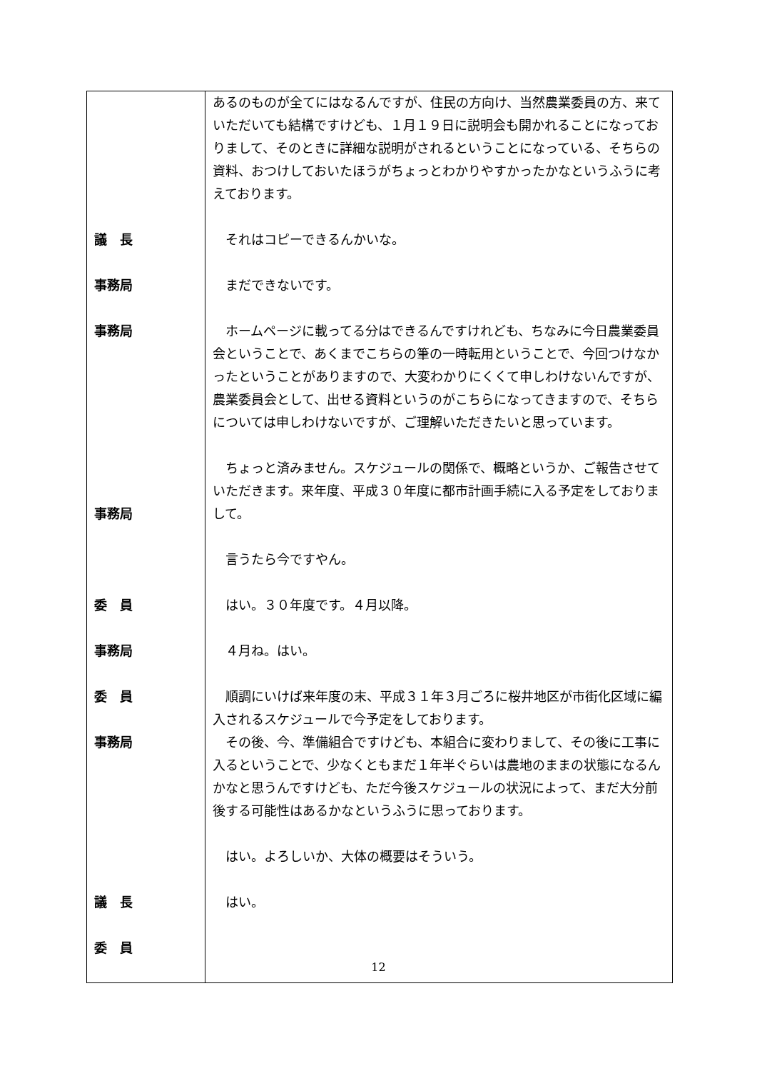| 議 長 事務局 事務局 事務局 委 員 事務局 委 員 事務局 議 長 委 員 | あるのものが全てにはなるんですが、住民の方向け、当然農業委員の方、来ていただいても結構ですけども、１月１９日に説明会も開かれることになっておりまして、そのときに詳細な説明がされるということになっている、そちらの資料、おつけしておいたほうがちょっとわかりやすかったかなというふうに考えております。 それはコピーできるんかいな。 まだできないです。 ホームページに載ってる分はできるんですけれども、ちなみに今日農業委員会ということで、あくまでこちらの筆の一時転用ということで、今回つけなかったということがありますので、大変わかりにくくて申しわけないんですが、農業委員会として、出せる資料というのがこちらになってきますので、そちらについては申しわけないですが、ご理解いただきたいと思っています。 ちょっと済みません。スケジュールの関係で、概略というか、ご報告させていただきます。来年度、平成３０年度に都市計画手続に入る予定をしておりまして。 言うたら今ですやん。 はい。３０年度です。４月以降。 ４月ね。はい。 順調にいけば来年度の末、平成３１年３月ごろに桜井地区が市街化区域に編入されるスケジュールで今予定をしております。 その後、今、準備組合ですけども、本組合に変わりまして、その後に工事に入るということで、少なくともまだ１年半ぐらいは農地のままの状態になるんかなと思うんですけども、ただ今後スケジュールの状況によって、まだ大分前後する可能性はあるかなというふうに思っております。 はい。よろしいか、大体の概要はそういう。 はい。 |
12